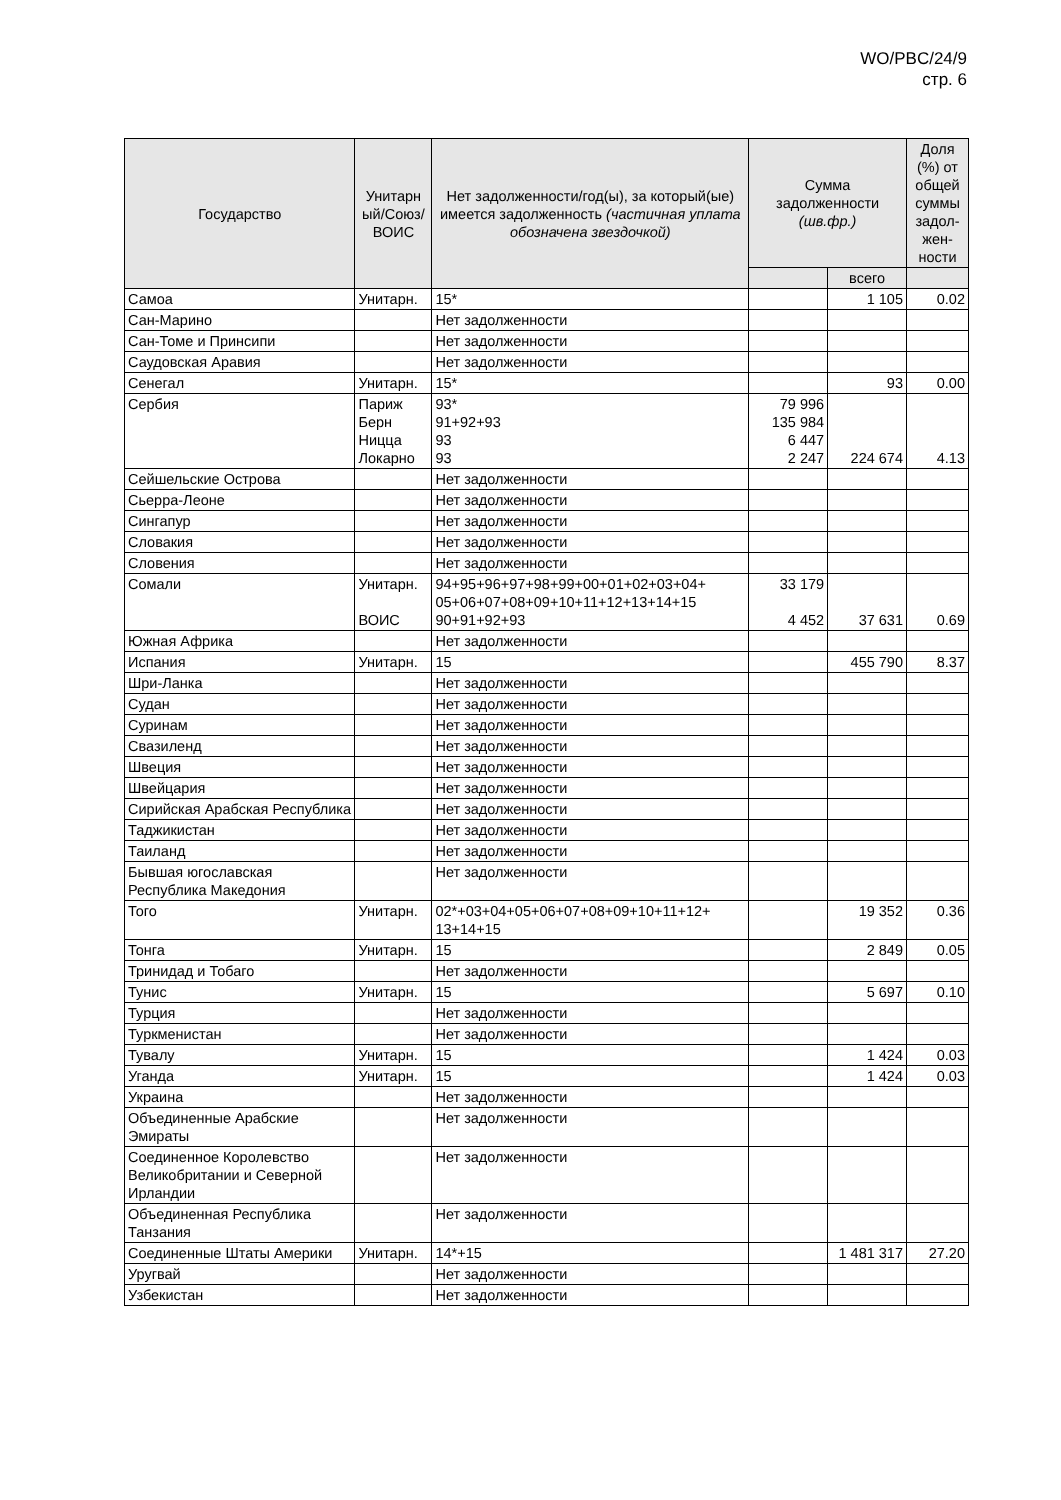WO/PBC/24/9
стр. 6
| Государство | Унитарн ый/Союз/ ВОИС | Нет задолженности/год(ы), за который(ые) имеется задолженность (частичная уплата обозначена звездочкой) | Сумма задолженности (шв.фр.) | | Доля (%) от общей суммы задол-жен-ности |
| --- | --- | --- | --- | --- | --- |
| | | | | всего | |
| Самоа | Унитарн. | 15* | | 1 105 | 0.02 |
| Сан-Марино | | Нет задолженности | | | |
| Сан-Томе и Принсипи | | Нет задолженности | | | |
| Саудовская Аравия | | Нет задолженности | | | |
| Сенегал | Унитарн. | 15* | | 93 | 0.00 |
| Сербия | Париж Берн Ницца Локарно | 93* 91+92+93 93 93 | 79 996 135 984 6 447 2 247 | 224 674 | 4.13 |
| Сейшельские Острова | | Нет задолженности | | | |
| Сьерра-Леоне | | Нет задолженности | | | |
| Сингапур | | Нет задолженности | | | |
| Словакия | | Нет задолженности | | | |
| Словения | | Нет задолженности | | | |
| Сомали | Унитарн. ВОИС | 94+95+96+97+98+99+00+01+02+03+04+ 05+06+07+08+09+10+11+12+13+14+15 90+91+92+93 | 33 179 4 452 | 37 631 | 0.69 |
| Южная Африка | | Нет задолженности | | | |
| Испания | Унитарн. | 15 | | 455 790 | 8.37 |
| Шри-Ланка | | Нет задолженности | | | |
| Судан | | Нет задолженности | | | |
| Суринам | | Нет задолженности | | | |
| Свазиленд | | Нет задолженности | | | |
| Швеция | | Нет задолженности | | | |
| Швейцария | | Нет задолженности | | | |
| Сирийская Арабская Республика | | Нет задолженности | | | |
| Таджикистан | | Нет задолженности | | | |
| Таиланд | | Нет задолженности | | | |
| Бывшая югославская Республика Македония | | Нет задолженности | | | |
| Того | Унитарн. | 02*+03+04+05+06+07+08+09+10+11+12+ 13+14+15 | | 19 352 | 0.36 |
| Тонга | Унитарн. | 15 | | 2 849 | 0.05 |
| Тринидад и Тобаго | | Нет задолженности | | | |
| Тунис | Унитарн. | 15 | | 5 697 | 0.10 |
| Турция | | Нет задолженности | | | |
| Туркменистан | | Нет задолженности | | | |
| Тувалу | Унитарн. | 15 | | 1 424 | 0.03 |
| Уганда | Унитарн. | 15 | | 1 424 | 0.03 |
| Украина | | Нет задолженности | | | |
| Объединенные Арабские Эмираты | | Нет задолженности | | | |
| Соединенное Королевство Великобритании и Северной Ирландии | | Нет задолженности | | | |
| Объединенная Республика Танзания | | Нет задолженности | | | |
| Соединенные Штаты Америки | Унитарн. | 14*+15 | | 1 481 317 | 27.20 |
| Уругвай | | Нет задолженности | | | |
| Узбекистан | | Нет задолженности | | | |